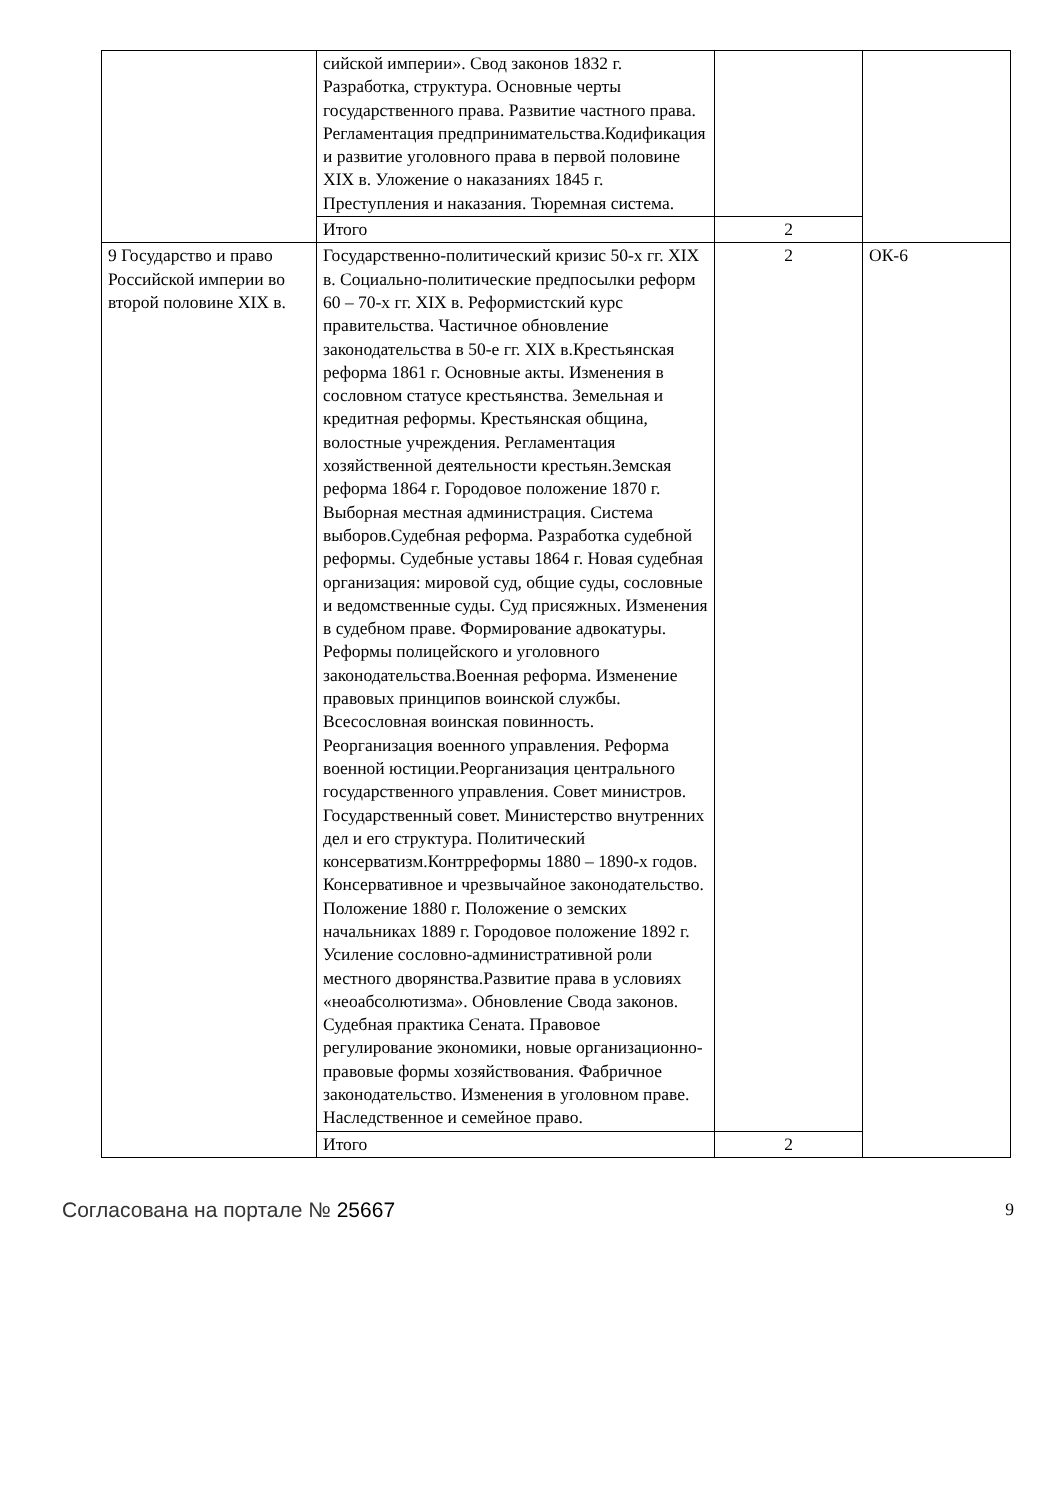| | сийской империи». Свод законов 1832 г. Разработка, структура. Основные черты государственного права. Развитие частного права. Регламентация предпринимательства.Кодификация и развитие уголовного права в первой половине XIX в. Уложение о наказаниях 1845 г. Преступления и наказания. Тюремная система. | | |
| | Итого | 2 | |
| 9 Государство и право Российской империи во второй половине XIX в. | Государственно-политический кризис 50-х гг. XIX в. Социально-политические предпосылки реформ 60 – 70-х гг. XIX в. Реформистский курс правительства. Частичное обновление законодательства в 50-е гг. XIX в.Крестьянская реформа 1861 г. Основные акты. Изменения в сословном статусе крестьянства. Земельная и кредитная реформы. Крестьянская община, волостные учреждения. Регламентация хозяйственной деятельности крестьян.Земская реформа 1864 г. Городовое положение 1870 г. Выборная местная администрация. Система выборов.Судебная реформа. Разработка судебной реформы. Судебные уставы 1864 г. Новая судебная организация: мировой суд, общие суды, сословные и ведомственные суды. Суд присяжных. Изменения в судебном праве. Формирование адвокатуры. Реформы полицейского и уголовного законодательства.Военная реформа. Изменение правовых принципов воинской службы. Всесословная воинская повинность. Реорганизация военного управления. Реформа военной юстиции.Реорганизация центрального государственного управления. Совет министров. Государственный совет. Министерство внутренних дел и его структура. Политический консерватизм.Контрреформы 1880 – 1890-х годов. Консервативное и чрезвычайное законодательство. Положение 1880 г. Положение о земских начальниках 1889 г. Городовое положение 1892 г. Усиление сословно-административной роли местного дворянства.Развитие права в условиях «неоабсолютизма». Обновление Свода законов. Судебная практика Сената. Правовое регулирование экономики, новые организационно-правовые формы хозяйствования. Фабричное законодательство. Изменения в уголовном праве. Наследственное и семейное право. | 2 | ОК-6 |
| | Итого | 2 | |
Согласована на портале № 25667 9